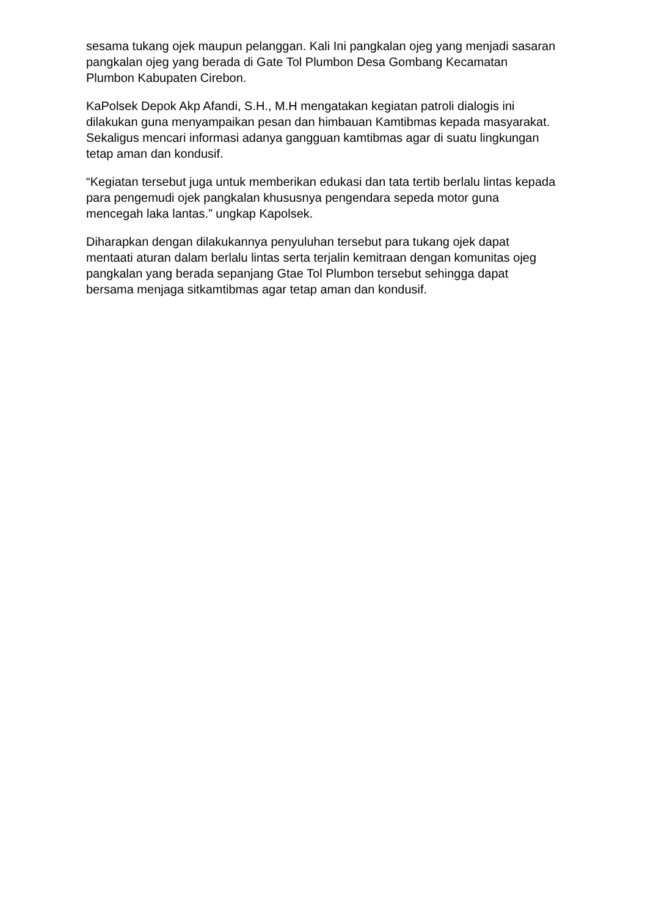sesama tukang ojek maupun pelanggan. Kali Ini pangkalan ojeg yang menjadi sasaran pangkalan ojeg yang berada di Gate Tol Plumbon Desa Gombang Kecamatan Plumbon Kabupaten Cirebon.
KaPolsek Depok Akp Afandi, S.H., M.H mengatakan kegiatan patroli dialogis ini dilakukan guna menyampaikan pesan dan himbauan Kamtibmas kepada masyarakat. Sekaligus mencari informasi adanya gangguan kamtibmas agar di suatu lingkungan tetap aman dan kondusif.
“Kegiatan tersebut juga untuk memberikan edukasi dan tata tertib berlalu lintas kepada para pengemudi ojek pangkalan khususnya pengendara sepeda motor guna mencegah laka lantas.” ungkap Kapolsek.
Diharapkan dengan dilakukannya penyuluhan tersebut para tukang ojek dapat mentaati aturan dalam berlalu lintas serta terjalin kemitraan dengan komunitas ojeg pangkalan yang berada sepanjang Gtae Tol Plumbon tersebut sehingga dapat bersama menjaga sitkamtibmas agar tetap aman dan kondusif.